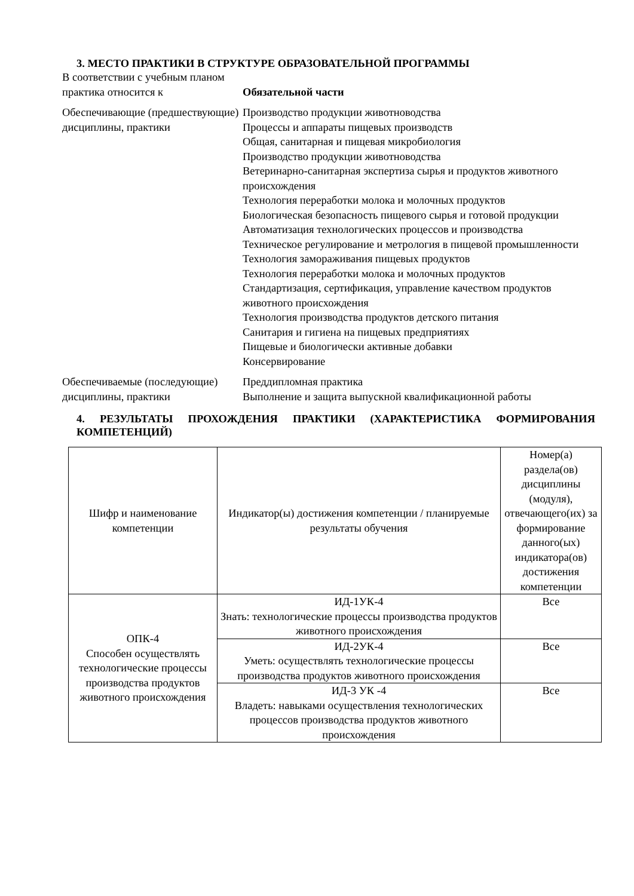3. МЕСТО ПРАКТИКИ В СТРУКТУРЕ ОБРАЗОВАТЕЛЬНОЙ ПРОГРАММЫ
В соответствии с учебным планом практика относится к
Обязательной части
Обеспечивающие (предшествующие) дисциплины, практики
Производство продукции животноводства
Процессы и аппараты пищевых производств
Общая, санитарная и пищевая микробиология
Производство продукции животноводства
Ветеринарно-санитарная экспертиза сырья и продуктов животного происхождения
Технология переработки молока и молочных продуктов
Биологическая безопасность пищевого сырья и готовой продукции
Автоматизация технологических процессов и производства
Техническое регулирование и метрология в пищевой промышленности
Технология замораживания пищевых продуктов
Технология переработки молока и молочных продуктов
Стандартизация, сертификация, управление качеством продуктов животного происхождения
Технология производства продуктов детского питания
Санитария и гигиена на пищевых предприятиях
Пищевые и биологически активные добавки
Консервирование
Обеспечиваемые (последующие) дисциплины, практики
Преддипломная практика
Выполнение и защита выпускной квалификационной работы
4. РЕЗУЛЬТАТЫ ПРОХОЖДЕНИЯ ПРАКТИКИ (ХАРАКТЕРИСТИКА ФОРМИРОВАНИЯ КОМПЕТЕНЦИЙ)
| Шифр и наименование компетенции | Индикатор(ы) достижения компетенции / планируемые результаты обучения | Номер(а) раздела(ов) дисциплины (модуля), отвечающего(их) за формирование данного(ых) индикатора(ов) достижения компетенции |
| --- | --- | --- |
| ОПК-4 Способен осуществлять технологические процессы производства продуктов животного происхождения | ИД-1УК-4 Знать: технологические процессы производства продуктов животного происхождения | Все |
| | ИД-2УК-4 Уметь: осуществлять технологические процессы производства продуктов животного происхождения | Все |
| | ИД-3 УК -4 Владеть: навыками осуществления технологических процессов производства продуктов животного происхождения | Все |